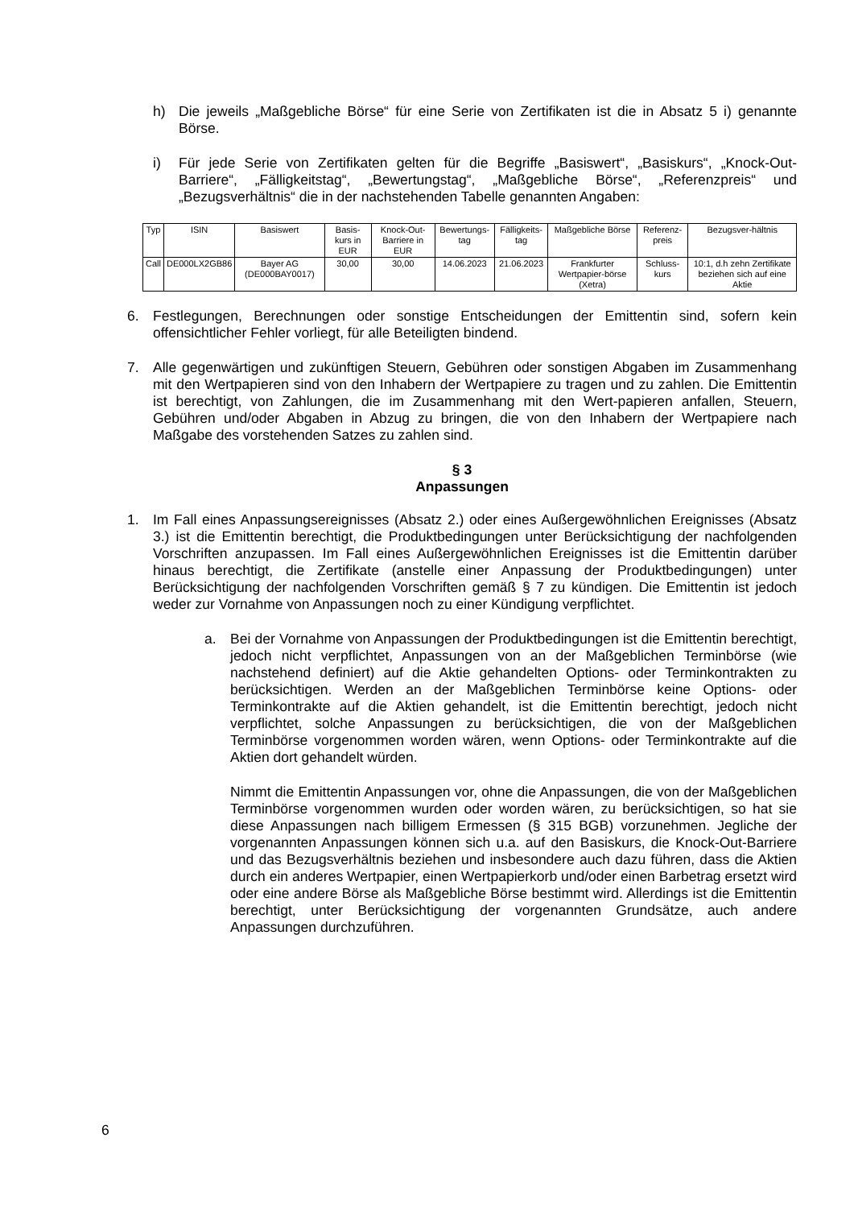h) Die jeweils „Maßgebliche Börse“ für eine Serie von Zertifikaten ist die in Absatz 5 i) genannte Börse.
i) Für jede Serie von Zertifikaten gelten für die Begriffe „Basiswert“, „Basiskurs“, „Knock-Out-Barriere“, „Fälligkeitstag“, „Bewertungstag“, „Maßgebliche Börse“, „Referenzpreis“ und „Bezugsverhältnis“ die in der nachstehenden Tabelle genannten Angaben:
| Typ | ISIN | Basiswert | Basis-kurs in EUR | Knock-Out-Barriere in EUR | Bewertungs-tag | Fälligkeits-tag | Maßgebliche Börse | Referenz-preis | Bezugsver-hältnis |
| --- | --- | --- | --- | --- | --- | --- | --- | --- | --- |
| Call | DE000LX2GB86 | Bayer AG (DE000BAY0017) | 30,00 | 30,00 | 14.06.2023 | 21.06.2023 | Frankfurter Wertpapier-börse (Xetra) | Schluss-kurs | 10:1, d.h zehn Zertifikate beziehen sich auf eine Aktie |
6. Festlegungen, Berechnungen oder sonstige Entscheidungen der Emittentin sind, sofern kein offensichtlicher Fehler vorliegt, für alle Beteiligten bindend.
7. Alle gegenwärtigen und zukünftigen Steuern, Gebühren oder sonstigen Abgaben im Zusammenhang mit den Wertpapieren sind von den Inhabern der Wertpapiere zu tragen und zu zahlen. Die Emittentin ist berechtigt, von Zahlungen, die im Zusammenhang mit den Wert-papieren anfallen, Steuern, Gebühren und/oder Abgaben in Abzug zu bringen, die von den Inhabern der Wertpapiere nach Maßgabe des vorstehenden Satzes zu zahlen sind.
§ 3
Anpassungen
1. Im Fall eines Anpassungsereignisses (Absatz 2.) oder eines Außergewöhnlichen Ereignisses (Absatz 3.) ist die Emittentin berechtigt, die Produktbedingungen unter Berücksichtigung der nachfolgenden Vorschriften anzupassen. Im Fall eines Außergewöhnlichen Ereignisses ist die Emittentin darüber hinaus berechtigt, die Zertifikate (anstelle einer Anpassung der Produktbedingungen) unter Berücksichtigung der nachfolgenden Vorschriften gemäß § 7 zu kündigen. Die Emittentin ist jedoch weder zur Vornahme von Anpassungen noch zu einer Kündigung verpflichtet.
a. Bei der Vornahme von Anpassungen der Produktbedingungen ist die Emittentin berechtigt, jedoch nicht verpflichtet, Anpassungen von an der Maßgeblichen Terminbörse (wie nachstehend definiert) auf die Aktie gehandelten Options- oder Terminkontrakten zu berücksichtigen. Werden an der Maßgeblichen Terminbörse keine Options- oder Terminkontrakte auf die Aktien gehandelt, ist die Emittentin berechtigt, jedoch nicht verpflichtet, solche Anpassungen zu berücksichtigen, die von der Maßgeblichen Terminbörse vorgenommen worden wären, wenn Options- oder Terminkontrakte auf die Aktien dort gehandelt würden.
Nimmt die Emittentin Anpassungen vor, ohne die Anpassungen, die von der Maßgeblichen Terminbörse vorgenommen wurden oder worden wären, zu berücksichtigen, so hat sie diese Anpassungen nach billigem Ermessen (§ 315 BGB) vorzunehmen. Jegliche der vorgenannten Anpassungen können sich u.a. auf den Basiskurs, die Knock-Out-Barriere und das Bezugsverhältnis beziehen und insbesondere auch dazu führen, dass die Aktien durch ein anderes Wertpapier, einen Wertpapierkorb und/oder einen Barbetrag ersetzt wird oder eine andere Börse als Maßgebliche Börse bestimmt wird. Allerdings ist die Emittentin berechtigt, unter Berücksichtigung der vorgenannten Grundsätze, auch andere Anpassungen durchzuführen.
6